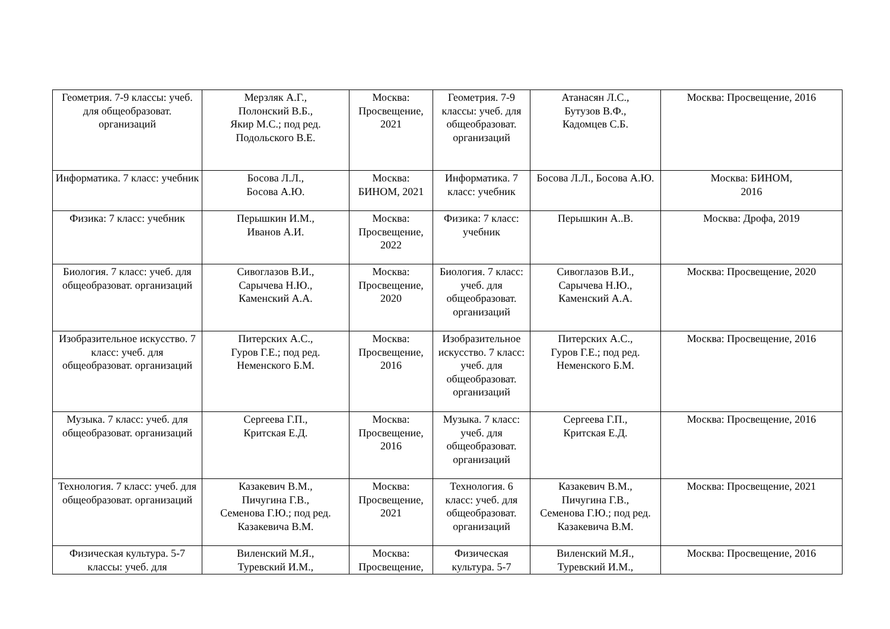| Геометрия. 7-9 классы: учеб. для общеобразоват. организаций | Мерзляк А.Г., Полонский В.Б., Якир М.С.; под ред. Подольского В.Е. | Москва: Просвещение, 2021 | Геометрия. 7-9 классы: учеб. для общеобразоват. организаций | Атанасян Л.С., Бутузов В.Ф., Кадомцев С.Б. | Москва: Просвещение, 2016 |
| Информатика. 7 класс: учебник | Босова Л.Л., Босова А.Ю. | Москва: БИНОМ, 2021 | Информатика. 7 класс: учебник | Босова Л.Л., Босова А.Ю. | Москва: БИНОМ, 2016 |
| Физика: 7 класс: учебник | Перышкин И.М., Иванов А.И. | Москва: Просвещение, 2022 | Физика: 7 класс: учебник | Перышкин А..В. | Москва: Дрофа, 2019 |
| Биология. 7 класс: учеб. для общеобразоват. организаций | Сивоглазов В.И., Сарычева Н.Ю., Каменский А.А. | Москва: Просвещение, 2020 | Биология. 7 класс: учеб. для общеобразоват. организаций | Сивоглазов В.И., Сарычева Н.Ю., Каменский А.А. | Москва: Просвещение, 2020 |
| Изобразительное искусство. 7 класс: учеб. для общеобразоват. организаций | Питерских А.С., Гуров Г.Е.; под ред. Неменского Б.М. | Москва: Просвещение, 2016 | Изобразительное искусство. 7 класс: учеб. для общеобразоват. организаций | Питерских А.С., Гуров Г.Е.; под ред. Неменского Б.М. | Москва: Просвещение, 2016 |
| Музыка. 7 класс: учеб. для общеобразоват. организаций | Сергеева Г.П., Критская Е.Д. | Москва: Просвещение, 2016 | Музыка. 7 класс: учеб. для общеобразоват. организаций | Сергеева Г.П., Критская Е.Д. | Москва: Просвещение, 2016 |
| Технология. 7 класс: учеб. для общеобразоват. организаций | Казакевич В.М., Пичугина Г.В., Семенова Г.Ю.; под ред. Казакевича В.М. | Москва: Просвещение, 2021 | Технология. 6 класс: учеб. для общеобразоват. организаций | Казакевич В.М., Пичугина Г.В., Семенова Г.Ю.; под ред. Казакевича В.М. | Москва: Просвещение, 2021 |
| Физическая культура. 5-7 классы: учеб. для | Виленский М.Я., Туревский И.М., | Москва: Просвещение, | Физическая культура. 5-7 | Виленский М.Я., Туревский И.М., | Москва: Просвещение, 2016 |